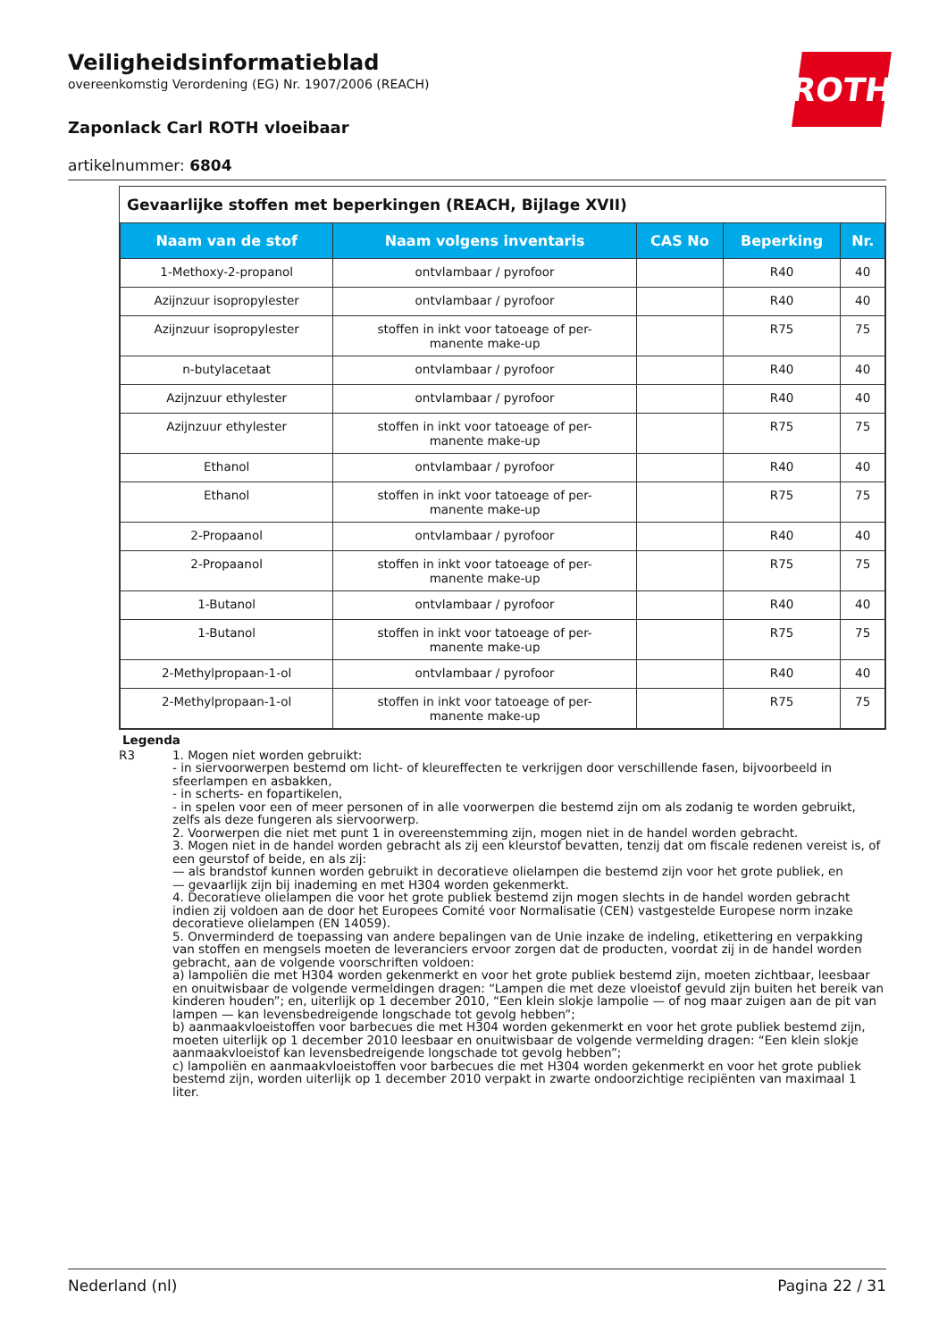ROTH
Veiligheidsinformatieblad
overeenkomstig Verordening (EG) Nr. 1907/2006 (REACH)
Zaponlack Carl ROTH vloeibaar
artikelnummer: 6804
Gevaarlijke stoffen met beperkingen (REACH, Bijlage XVII)
| Naam van de stof | Naam volgens inventaris | CAS No | Beperking | Nr. |
| --- | --- | --- | --- | --- |
| 1-Methoxy-2-propanol | ontvlambaar / pyrofoor | | R40 | 40 |
| Azijnzuur isopropylester | ontvlambaar / pyrofoor | | R40 | 40 |
| Azijnzuur isopropylester | stoffen in inkt voor tatoeage of per- manente make-up | | R75 | 75 |
| n-butylacetaat | ontvlambaar / pyrofoor | | R40 | 40 |
| Azijnzuur ethylester | ontvlambaar / pyrofoor | | R40 | 40 |
| Azijnzuur ethylester | stoffen in inkt voor tatoeage of per- manente make-up | | R75 | 75 |
| Ethanol | ontvlambaar / pyrofoor | | R40 | 40 |
| Ethanol | stoffen in inkt voor tatoeage of per- manente make-up | | R75 | 75 |
| 2-Propaanol | ontvlambaar / pyrofoor | | R40 | 40 |
| 2-Propaanol | stoffen in inkt voor tatoeage of per- manente make-up | | R75 | 75 |
| 1-Butanol | ontvlambaar / pyrofoor | | R40 | 40 |
| 1-Butanol | stoffen in inkt voor tatoeage of per- manente make-up | | R75 | 75 |
| 2-Methylpropaan-1-ol | ontvlambaar / pyrofoor | | R40 | 40 |
| 2-Methylpropaan-1-ol | stoffen in inkt voor tatoeage of per- manente make-up | | R75 | 75 |
Legenda
R3 1. Mogen niet worden gebruikt:
- in siervoorwerpen bestemd om licht- of kleureffecten te verkrijgen door verschillende fasen, bijvoorbeeld in sfeerlampen en asbakken,
- in scherts- en fopartikelen,
- in spelen voor een of meer personen of in alle voorwerpen die bestemd zijn om als zodanig te worden gebruikt, zelfs als deze fungeren als siervoorwerp.
2. Voorwerpen die niet met punt 1 in overeenstemming zijn, mogen niet in de handel worden gebracht.
3. Mogen niet in de handel worden gebracht als zij een kleurstof bevatten, tenzij dat om fiscale redenen vereist is, of een geurstof of beide, en als zij:
— als brandstof kunnen worden gebruikt in decoratieve olielampen die bestemd zijn voor het grote publiek, en
— gevaarlijk zijn bij inademing en met H304 worden gekenmerkt.
4. Decoratieve olielampen die voor het grote publiek bestemd zijn mogen slechts in de handel worden gebracht indien zij voldoen aan de door het Europees Comité voor Normalisatie (CEN) vastgestelde Europese norm inzake decoratieve olielampen (EN 14059).
5. Onverminderd de toepassing van andere bepalingen van de Unie inzake de indeling, etikettering en verpakking van stoffen en mengsels moeten de leveranciers ervoor zorgen dat de producten, voordat zij in de handel worden gebracht, aan de volgende voorschriften voldoen:
a) lampoliën die met H304 worden gekenmerkt en voor het grote publiek bestemd zijn, moeten zichtbaar, leesbaar en onuitwisbaar de volgende vermeldingen dragen: “Lampen die met deze vloeistof gevuld zijn buiten het bereik van kinderen houden”; en, uiterlijk op 1 december 2010, “Een klein slokje lampolie — of nog maar zuigen aan de pit van lampen — kan levensbedreigende longschade tot gevolg hebben”;
b) aanmaakvloeistoffen voor barbecues die met H304 worden gekenmerkt en voor het grote publiek bestemd zijn, moeten uiterlijk op 1 december 2010 leesbaar en onuitwisbaar de volgende vermelding dragen: “Een klein slokje aanmaakvloeistof kan levensbedreigende longschade tot gevolg hebben”;
c) lampoliën en aanmaakvloeistoffen voor barbecues die met H304 worden gekenmerkt en voor het grote publiek bestemd zijn, worden uiterlijk op 1 december 2010 verpakt in zwarte ondoorzichtige recipiënten van maximaal 1 liter.
Nederland (nl) Pagina 22 / 31